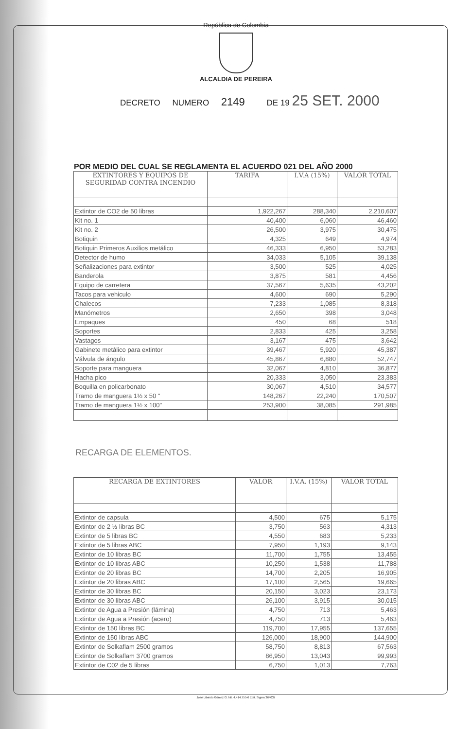República de Colombia
ALCALDIA DE PEREIRA
DECRETO NUMERO 2149 DE 19 25 SET. 2000
POR MEDIO DEL CUAL SE REGLAMENTA EL ACUERDO 021 DEL AÑO 2000
| EXTINTORES Y EQUIPOS DE SEGURIDAD CONTRA INCENDIO | TARIFA | I.V.A (15%) | VALOR TOTAL |
| --- | --- | --- | --- |
| Extintor de CO2 de 50 libras | 1,922,267 | 288,340 | 2,210,607 |
| Kit no. 1 | 40,400 | 6,060 | 46,460 |
| Kit no. 2 | 26,500 | 3,975 | 30,475 |
| Botiquin | 4,325 | 649 | 4,974 |
| Botiquin Primeros Auxilios metálico | 46,333 | 6,950 | 53,283 |
| Detector de humo | 34,033 | 5,105 | 39,138 |
| Señalizaciones para extintor | 3,500 | 525 | 4,025 |
| Banderola | 3,875 | 581 | 4,456 |
| Equipo de carretera | 37,567 | 5,635 | 43,202 |
| Tacos para vehiculo | 4,600 | 690 | 5,290 |
| Chalecos | 7,233 | 1,085 | 8,318 |
| Manómetros | 2,650 | 398 | 3,048 |
| Empaques | 450 | 68 | 518 |
| Soportes | 2,833 | 425 | 3,258 |
| Vastagos | 3,167 | 475 | 3,642 |
| Gabinete metálico para extintor | 39,467 | 5,920 | 45,387 |
| Válvula de ángulo | 45,867 | 6,880 | 52,747 |
| Soporte para manguera | 32,067 | 4,810 | 36,877 |
| Hacha pico | 20,333 | 3,050 | 23,383 |
| Boquilla en policarbonato | 30,067 | 4,510 | 34,577 |
| Tramo de manguera 1½ x 50 " | 148,267 | 22,240 | 170,507 |
| Tramo de manguera 1½ x 100" | 253,900 | 38,085 | 291,985 |
RECARGA DE ELEMENTOS.
| RECARGA DE EXTINTORES | VALOR | I.V.A. (15%) | VALOR TOTAL |
| --- | --- | --- | --- |
| Extintor de capsula | 4,500 | 675 | 5,175 |
| Extintor de 2 ½ libras BC | 3,750 | 563 | 4,313 |
| Extintor de 5 libras BC | 4,550 | 683 | 5,233 |
| Extintor de 5 libras ABC | 7,950 | 1,193 | 9,143 |
| Extintor de 10 libras BC | 11,700 | 1,755 | 13,455 |
| Extintor de 10 libras ABC | 10,250 | 1,538 | 11,788 |
| Extintor de 20 libras BC | 14,700 | 2,205 | 16,905 |
| Extintor de 20 libras ABC | 17,100 | 2,565 | 19,665 |
| Extintor de 30 libras BC | 20,150 | 3,023 | 23,173 |
| Extintor de 30 libras ABC | 26,100 | 3,915 | 30,015 |
| Extintor de Agua a Presión (lámina) | 4,750 | 713 | 5,463 |
| Extintor de Agua a Presión (acero) | 4,750 | 713 | 5,463 |
| Extintor de 150 libras BC | 119,700 | 17,955 | 137,655 |
| Extintor de 150 libras ABC | 126,000 | 18,900 | 144,900 |
| Extintor de Solkaflam 2500 gramos | 58,750 | 8,813 | 67,563 |
| Extintor de Solkaflam 3700 gramos | 86,950 | 13,043 | 99,993 |
| Extintor de C02 de 5 libras | 6,750 | 1,013 | 7,763 |
José Libardo Gómez G. Nit. 4.414.755-6 Edit. Sigma 364037